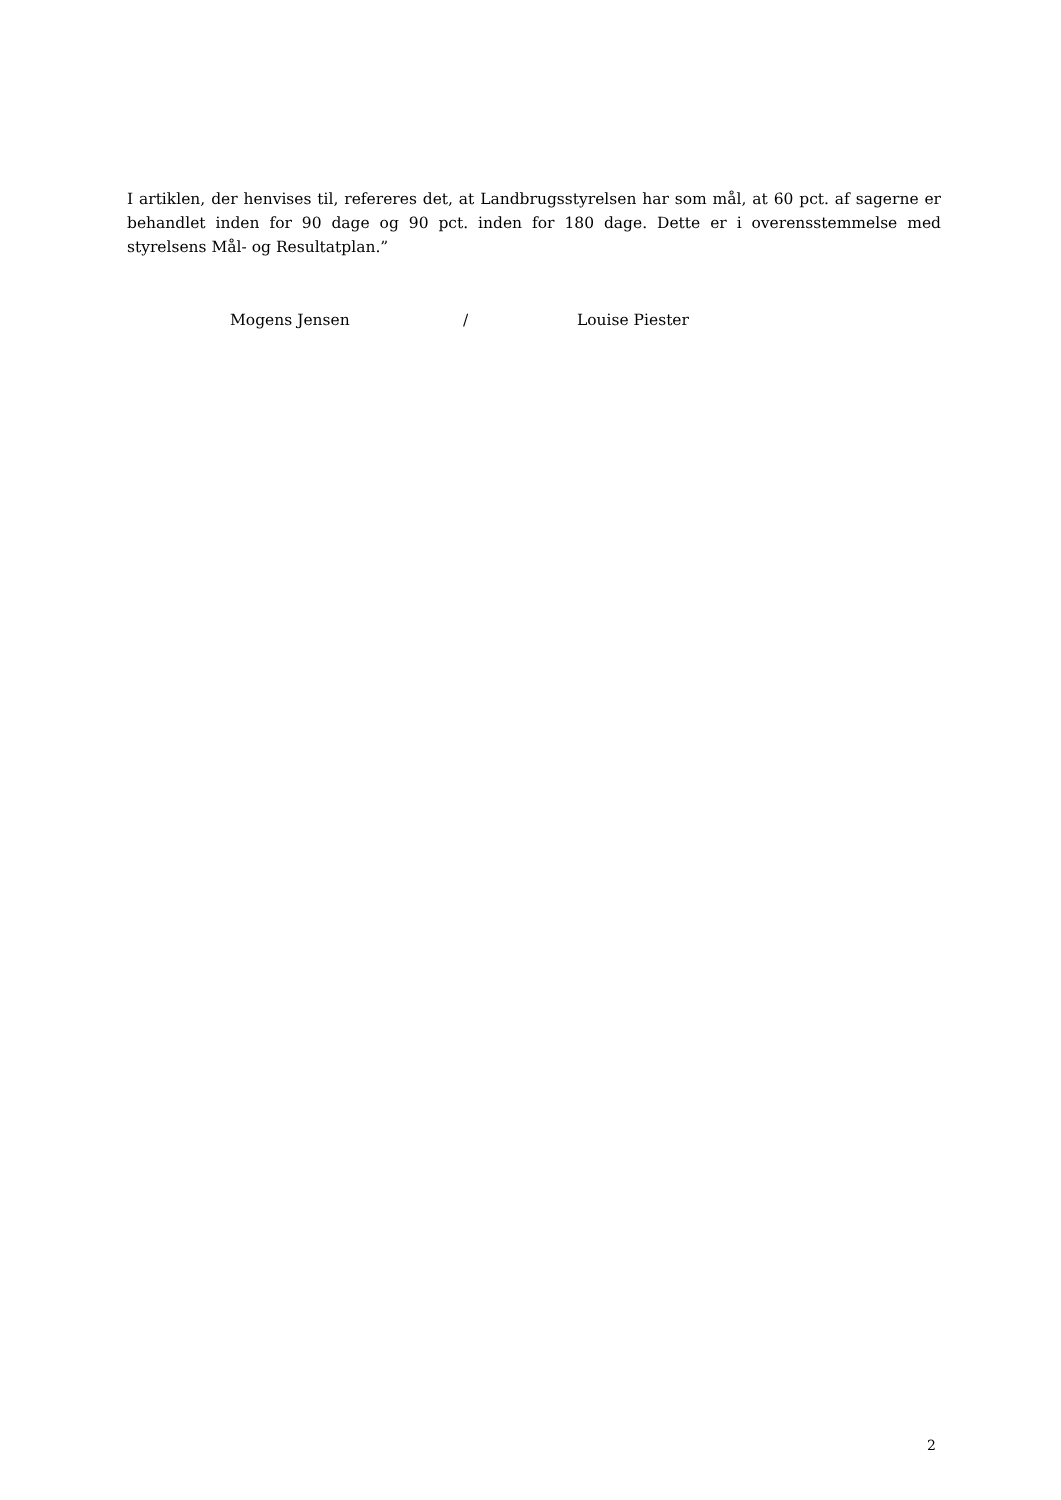I artiklen, der henvises til, refereres det, at Landbrugsstyrelsen har som mål, at 60 pct. af sagerne er behandlet inden for 90 dage og 90 pct. inden for 180 dage. Dette er i overensstemmelse med styrelsens Mål- og Resultatplan.”
Mogens Jensen / Louise Piester
2